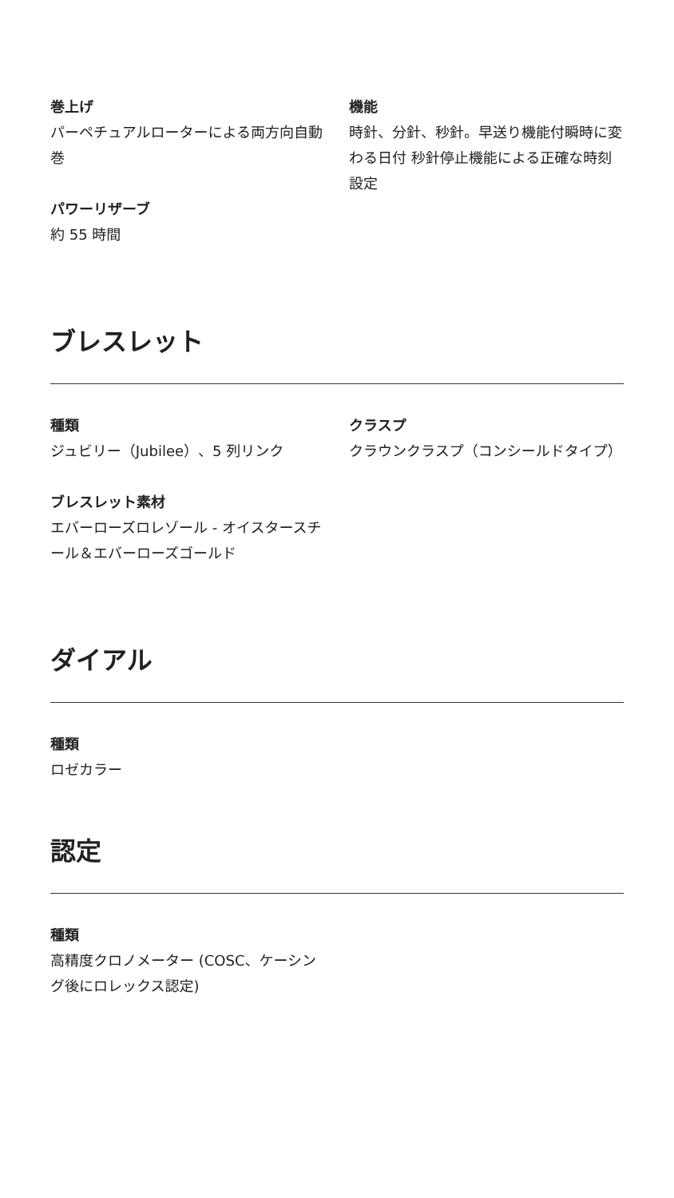巻上げ
パーペチュアルローターによる両方向自動巻
パワーリザーブ
約 55 時間
機能
時針、分針、秒針。早送り機能付瞬時に変わる日付 秒針停止機能による正確な時刻設定
ブレスレット
種類
ジュビリー（Jubilee）、5 列リンク
ブレスレット素材
エバーローズロレゾール - オイスタースチール＆エバーローズゴールド
クラスプ
クラウンクラスプ（コンシールドタイプ）
ダイアル
種類
ロゼカラー
認定
種類
高精度クロノメーター (COSC、ケーシング後にロレックス認定)